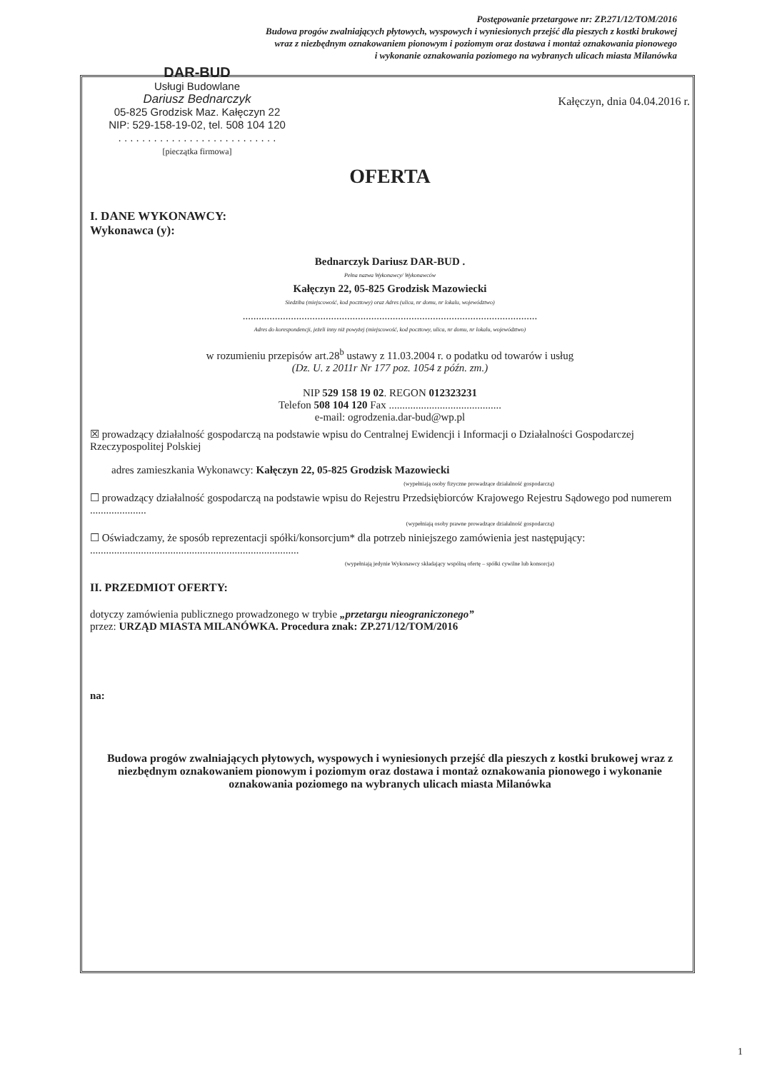Postępowanie przetargowe nr: ZP.271/12/TOM/2016
Budowa progów zwalniających płytowych, wyspowych i wyniesionych przejść dla pieszych z kostki brukowej
wraz z niezbędnym oznakowaniem pionowym i poziomym oraz dostawa i montaż oznakowania pionowego
i wykonanie oznakowania poziomego na wybranych ulicach miasta Milanówka
DAR-BUD
Usługi Budowlane
Dariusz Bednarczyk
05-825 Grodzisk Maz. Kałęczyn 22
NIP: 529-158-19-02, tel. 508 104 120
. . . . . . . . . . . . . . . . . . . . . . . . . . .
[pieczątka firmowa]
Kałęczyn, dnia 04.04.2016 r.
OFERTA
I. DANE WYKONAWCY:
Wykonawca (y):
Bednarczyk Dariusz DAR-BUD .
Pełna nazwa Wykonawcy/ Wykonawców
Kałęczyn 22, 05-825 Grodzisk Mazowiecki
Siedziba (miejscowość, kod pocztowy) oraz Adres (ulica, nr domu, nr lokalu, województwo)
..............................................................................................................
Adres do korespondencji, jeżeli inny niż powyżej (miejscowość, kod pocztowy, ulica, nr domu, nr lokalu, województwo)
w rozumieniu przepisów art.28<sup>b</sup> ustawy z 11.03.2004 r. o podatku od towarów i usług
(Dz. U. z 2011r Nr 177 poz. 1054 z późn. zm.)
NIP 529 158 19 02. REGON 012323231
Telefon 508 104 120 Fax ..........................................
e-mail: ogrodzenia.dar-bud@wp.pl
☒ prowadzący działalność gospodarczą na podstawie wpisu do Centralnej Ewidencji i Informacji o Działalności Gospodarczej Rzeczypospolitej Polskiej
adres zamieszkania Wykonawcy: Kałęczyn 22, 05-825 Grodzisk Mazowiecki
(wypełniają osoby fizyczne prowadzące działalność gospodarczą)
☐ prowadzący działalność gospodarczą na podstawie wpisu do Rejestru Przedsiębiorców Krajowego Rejestru Sądowego pod numerem .....................
(wypełniają osoby prawne prowadzące działalność gospodarczą)
☐ Oświadczamy, że sposób reprezentacji spółki/konsorcjum* dla potrzeb niniejszego zamówienia jest następujący: ..............................................................................
(wypełniają jedynie Wykonawcy składający wspólną ofertę – spółki cywilne lub konsorcja)
II. PRZEDMIOT OFERTY:
dotyczy zamówienia publicznego prowadzonego w trybie „przetargu nieograniczonego”
przez: URZĄD MIASTA MILANÓWKA. Procedura znak: ZP.271/12/TOM/2016
na:
Budowa progów zwalniających płytowych, wyspowych i wyniesionych przejść dla pieszych z kostki brukowej wraz z niezbędnym oznakowaniem pionowym i poziomym oraz dostawa i montaż oznakowania pionowego i wykonanie oznakowania poziomego na wybranych ulicach miasta Milanówka
1